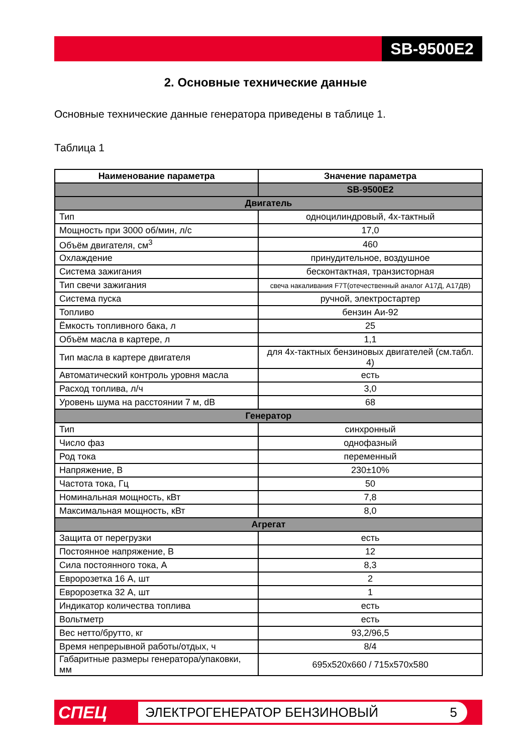SB-9500E2
2. Основные технические данные
Основные технические данные генератора приведены в таблице 1.
Таблица 1
| Наименование параметра | Значение параметра |
| --- | --- |
| | SB-9500E2 |
| Двигатель | |
| Тип | одноцилиндровый, 4х-тактный |
| Мощность при 3000 об/мин, л/с | 17,0 |
| Объём двигателя, см<sup>3</sup> | 460 |
| Охлаждение | принудительное, воздушное |
| Система зажигания | бесконтактная, транзисторная |
| Тип свечи зажигания | свеча накаливания F7T(отечественный аналог А17Д, А17ДВ) |
| Система пуска | ручной, электростартер |
| Топливо | бензин Аи-92 |
| Ёмкость топливного бака, л | 25 |
| Объём масла в картере, л | 1,1 |
| Тип масла в картере двигателя | для 4х-тактных бензиновых двигателей (см.табл. 4) |
| Автоматический контроль уровня масла | есть |
| Расход топлива, л/ч | 3,0 |
| Уровень шума на расстоянии 7 м, dB | 68 |
| Генератор | |
| Тип | синхронный |
| Число фаз | однофазный |
| Род тока | переменный |
| Напряжение, В | 230±10% |
| Частота тока, Гц | 50 |
| Номинальная мощность, кВт | 7,8 |
| Максимальная мощность, кВт | 8,0 |
| Агрегат | |
| Защита от перегрузки | есть |
| Постоянное напряжение, В | 12 |
| Сила постоянного тока, А | 8,3 |
| Евророзетка 16 А, шт | 2 |
| Евророзетка 32 А, шт | 1 |
| Индикатор количества топлива | есть |
| Вольтметр | есть |
| Вес нетто/брутто, кг | 93,2/96,5 |
| Время непрерывной работы/отдых, ч | 8/4 |
| Габаритные размеры генератора/упаковки, мм | 695x520x660 / 715x570x580 |
СПЕЦ ЭЛЕКТРОГЕНЕРАТОР БЕНЗИНОВЫЙ 5